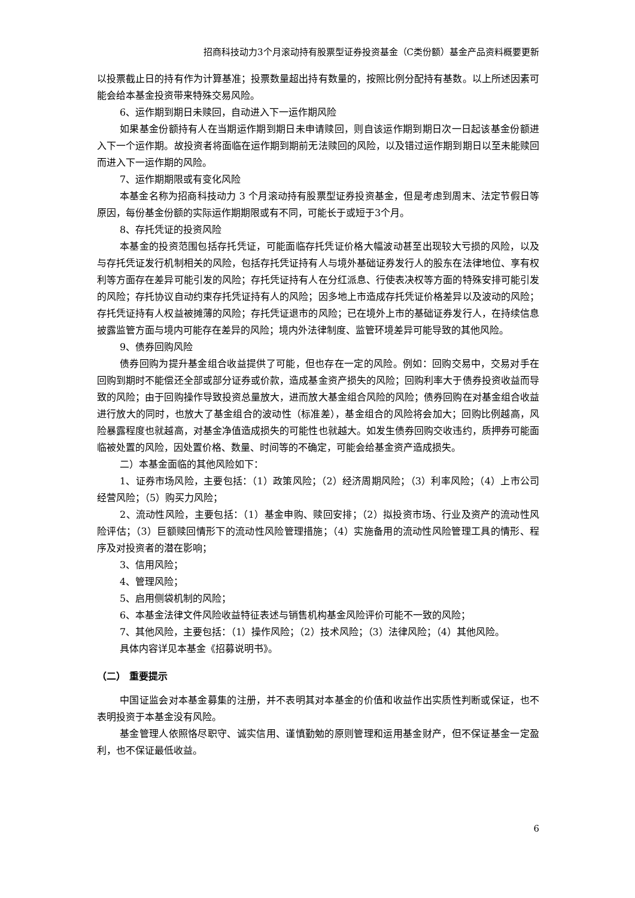招商科技动力3个月滚动持有股票型证券投资基金（C类份额）基金产品资料概要更新
以投票截止日的持有作为计算基准；投票数量超出持有数量的，按照比例分配持有基数。以上所述因素可能会给本基金投资带来特殊交易风险。
6、运作期到期日未赎回，自动进入下一运作期风险
如果基金份额持有人在当期运作期到期日未申请赎回，则自该运作期到期日次一日起该基金份额进入下一个运作期。故投资者将面临在运作期到期前无法赎回的风险，以及错过运作期到期日以至未能赎回而进入下一运作期的风险。
7、运作期期限或有变化风险
本基金名称为招商科技动力 3 个月滚动持有股票型证券投资基金，但是考虑到周末、法定节假日等原因，每份基金份额的实际运作期期限或有不同，可能长于或短于3个月。
8、存托凭证的投资风险
本基金的投资范围包括存托凭证，可能面临存托凭证价格大幅波动甚至出现较大亏损的风险，以及与存托凭证发行机制相关的风险，包括存托凭证持有人与境外基础证券发行人的股东在法律地位、享有权利等方面存在差异可能引发的风险；存托凭证持有人在分红派息、行使表决权等方面的特殊安排可能引发的风险；存托协议自动约束存托凭证持有人的风险；因多地上市造成存托凭证价格差异以及波动的风险；存托凭证持有人权益被摊薄的风险；存托凭证退市的风险；已在境外上市的基础证券发行人，在持续信息披露监管方面与境内可能存在差异的风险；境内外法律制度、监管环境差异可能导致的其他风险。
9、债券回购风险
债券回购为提升基金组合收益提供了可能，但也存在一定的风险。例如：回购交易中，交易对手在回购到期时不能偿还全部或部分证券或价款，造成基金资产损失的风险；回购利率大于债券投资收益而导致的风险；由于回购操作导致投资总量放大，进而放大基金组合风险的风险；债券回购在对基金组合收益进行放大的同时，也放大了基金组合的波动性（标准差），基金组合的风险将会加大；回购比例越高，风险暴露程度也就越高，对基金净值造成损失的可能性也就越大。如发生债券回购交收违约，质押券可能面临被处置的风险，因处置价格、数量、时间等的不确定，可能会给基金资产造成损失。
二）本基金面临的其他风险如下：
1、证券市场风险，主要包括：（1）政策风险；（2）经济周期风险；（3）利率风险；（4）上市公司经营风险；（5）购买力风险；
2、流动性风险，主要包括：（1）基金申购、赎回安排；（2）拟投资市场、行业及资产的流动性风险评估；（3）巨额赎回情形下的流动性风险管理措施；（4）实施备用的流动性风险管理工具的情形、程序及对投资者的潜在影响；
3、信用风险；
4、管理风险；
5、启用侧袋机制的风险；
6、本基金法律文件风险收益特征表述与销售机构基金风险评价可能不一致的风险；
7、其他风险，主要包括：（1）操作风险；（2）技术风险；（3）法律风险；（4）其他风险。
具体内容详见本基金《招募说明书》。
（二） 重要提示
中国证监会对本基金募集的注册，并不表明其对本基金的价值和收益作出实质性判断或保证，也不表明投资于本基金没有风险。
基金管理人依照恪尽职守、诚实信用、谨慎勤勉的原则管理和运用基金财产，但不保证基金一定盈利，也不保证最低收益。
6